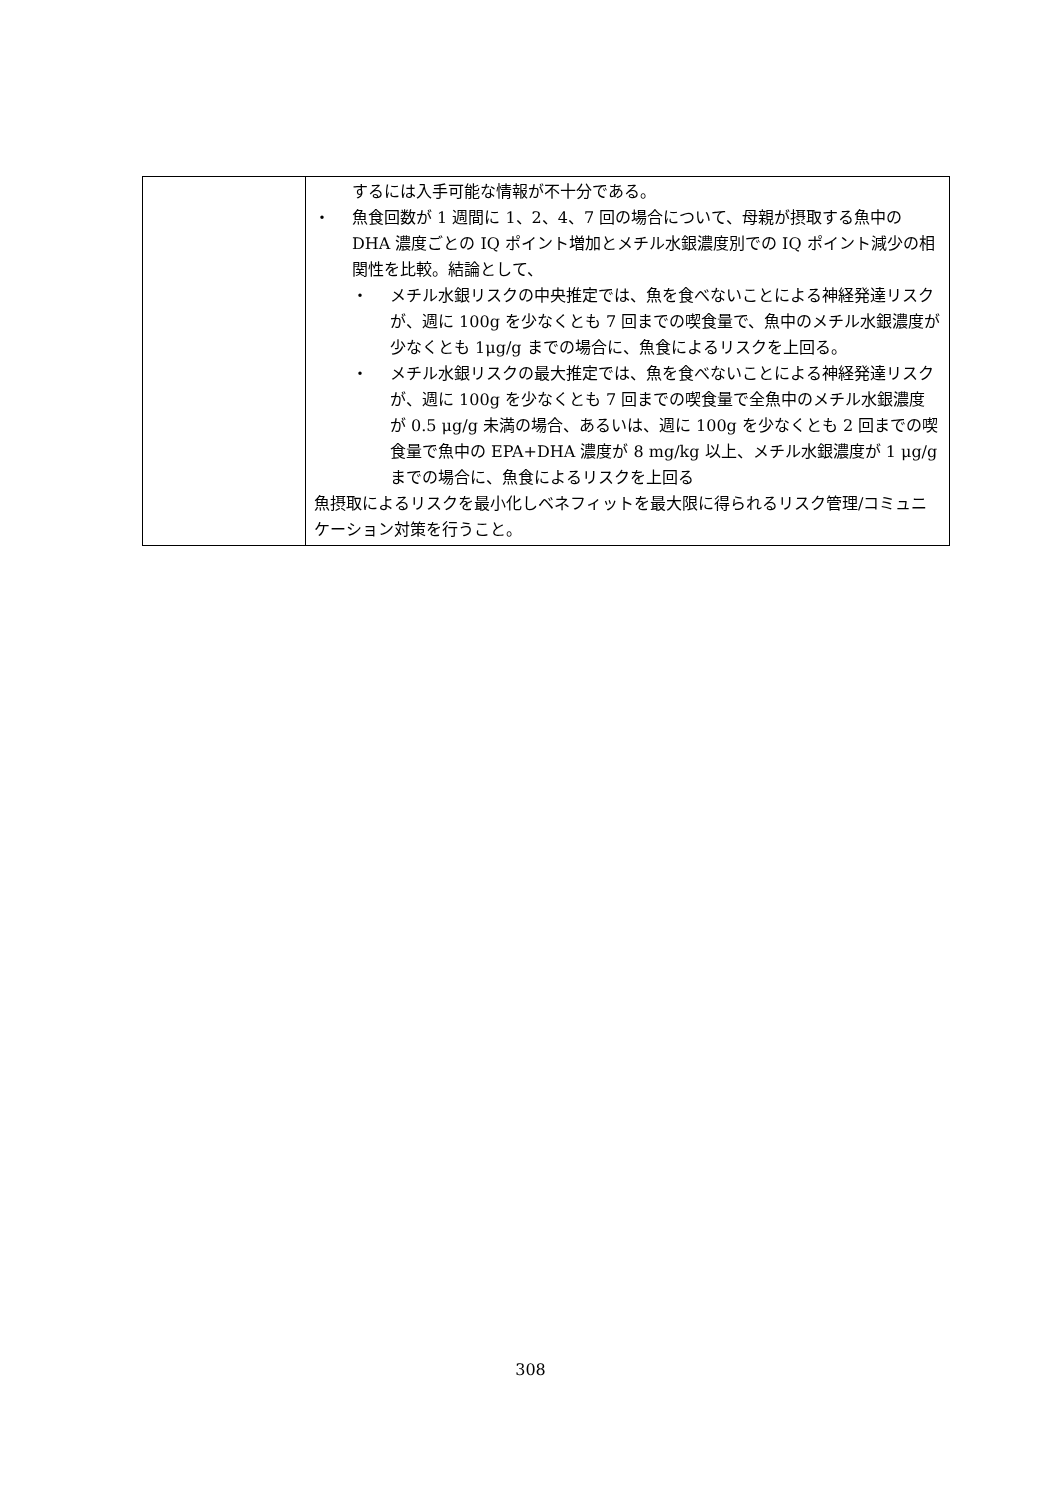| | するには入手可能な情報が不十分である。 ・ 魚食回数が 1 週間に 1、2、4、7 回の場合について、母親が摂取する魚中の DHA 濃度ごとの IQ ポイント増加とメチル水銀濃度別での IQ ポイント減少の相関性を比較。結論として、 ・ メチル水銀リスクの中央推定では、魚を食べないことによる神経発達リスクが、週に 100g を少なくとも 7 回までの喫食量で、魚中のメチル水銀濃度が少なくとも 1μg/g までの場合に、魚食によるリスクを上回る。 ・ メチル水銀リスクの最大推定では、魚を食べないことによる神経発達リスクが、週に 100g を少なくとも 7 回までの喫食量で全魚中のメチル水銀濃度が 0.5 μg/g 未満の場合、あるいは、週に 100g を少なくとも 2 回までの喫食量で魚中の EPA+DHA 濃度が 8 mg/kg 以上、メチル水銀濃度が 1 μg/g までの場合に、魚食によるリスクを上回る 魚摂取によるリスクを最小化しベネフィットを最大限に得られるリスク管理/コミュニケーション対策を行うこと。 |
308